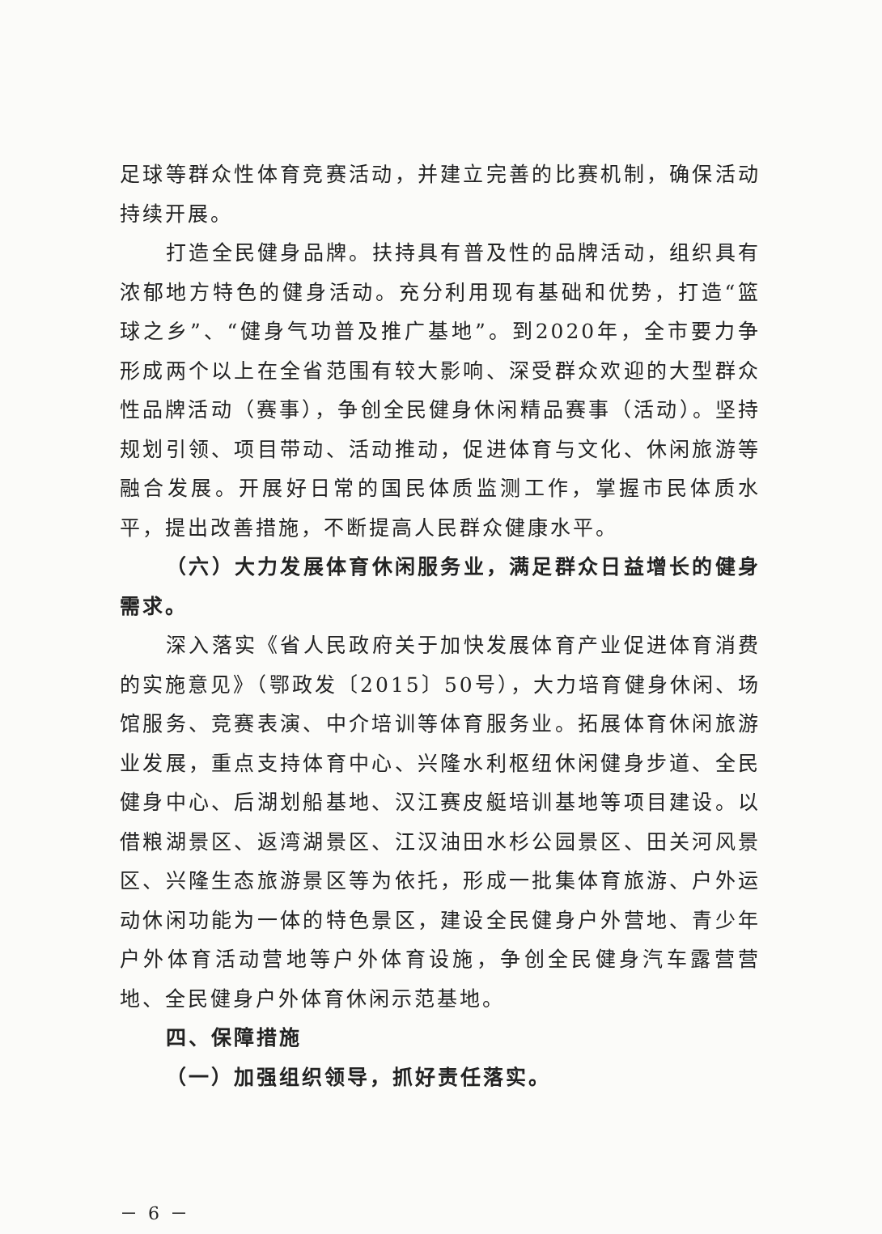足球等群众性体育竞赛活动，并建立完善的比赛机制，确保活动持续开展。
打造全民健身品牌。扶持具有普及性的品牌活动，组织具有浓郁地方特色的健身活动。充分利用现有基础和优势，打造“篮球之乡”、“健身气功普及推广基地”。到2020年，全市要力争形成两个以上在全省范围有较大影响、深受群众欢迎的大型群众性品牌活动（赛事），争创全民健身休闲精品赛事（活动）。坚持规划引领、项目带动、活动推动，促进体育与文化、休闲旅游等融合发展。开展好日常的国民体质监测工作，掌握市民体质水平，提出改善措施，不断提高人民群众健康水平。
（六）大力发展体育休闲服务业，满足群众日益增长的健身需求。
深入落实《省人民政府关于加快发展体育产业促进体育消费的实施意见》（鄂政发〔2015〕50号），大力培育健身休闲、场馆服务、竞赛表演、中介培训等体育服务业。拓展体育休闲旅游业发展，重点支持体育中心、兴隆水利枢纽休闲健身步道、全民健身中心、后湖划船基地、汉江赛皮艇培训基地等项目建设。以借粮湖景区、返湾湖景区、江汉油田水杉公园景区、田关河风景区、兴隆生态旅游景区等为依托，形成一批集体育旅游、户外运动休闲功能为一体的特色景区，建设全民健身户外营地、青少年户外体育活动营地等户外体育设施，争创全民健身汽车露营营地、全民健身户外体育休闲示范基地。
四、保障措施
（一）加强组织领导，抓好责任落实。
－ 6 －